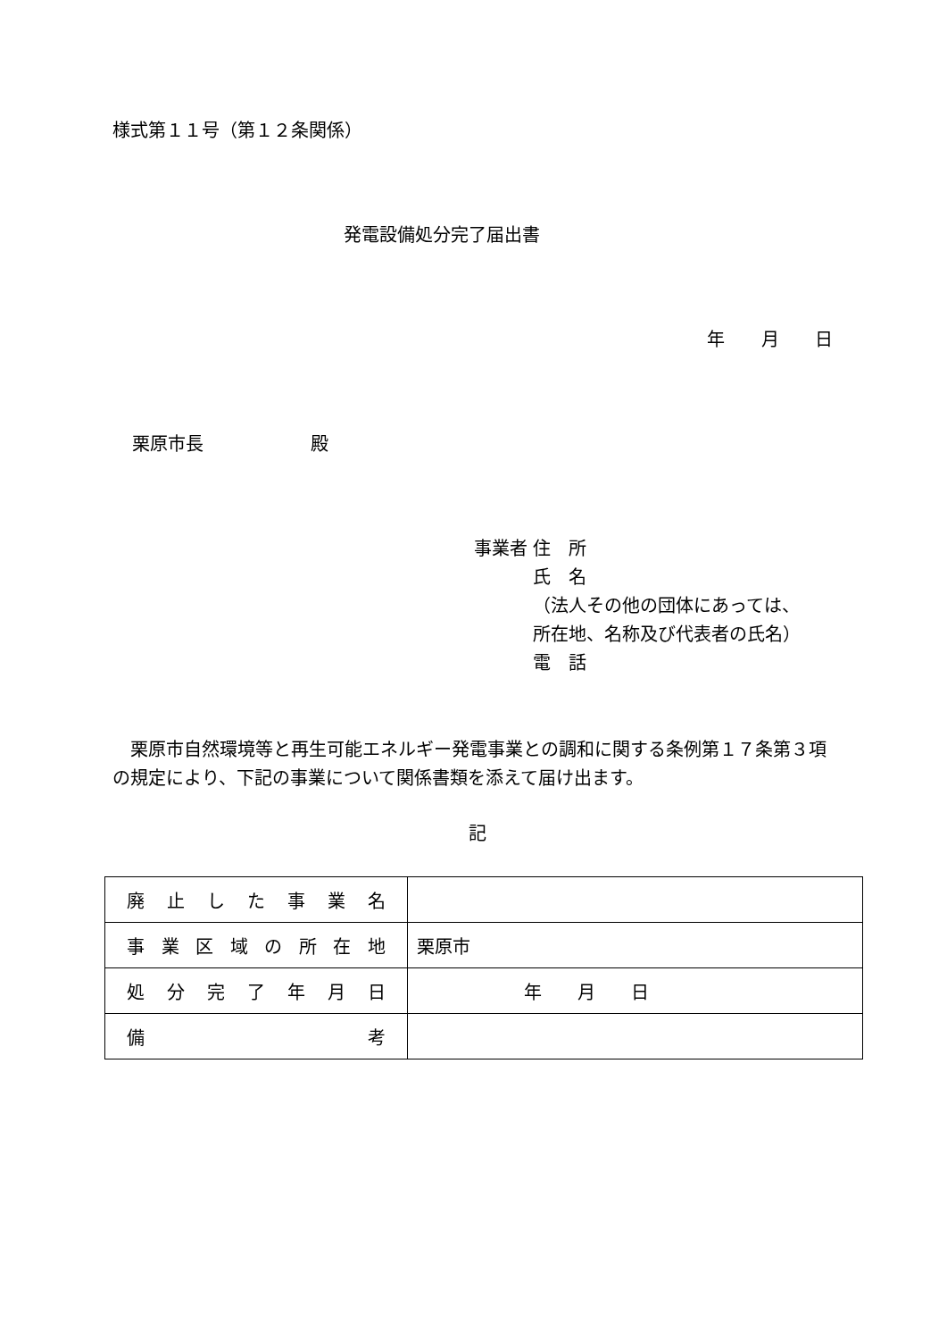様式第１１号（第１２条関係）
発電設備処分完了届出書
年 月 日
栗原市長　　　　　　殿
事業者 住　所
　　　 氏　名
　　　 （法人その他の団体にあっては、
　　　 所在地、名称及び代表者の氏名）
　　　 電　話
栗原市自然環境等と再生可能エネルギー発電事業との調和に関する条例第１７条第３項の規定により、下記の事業について関係書類を添えて届け出ます。
記
| 廃止した事業名 | |
| 事業区域の所在地 | 栗原市 |
| 処分完了年月日 | 年 月 日 |
| 備 考 | |